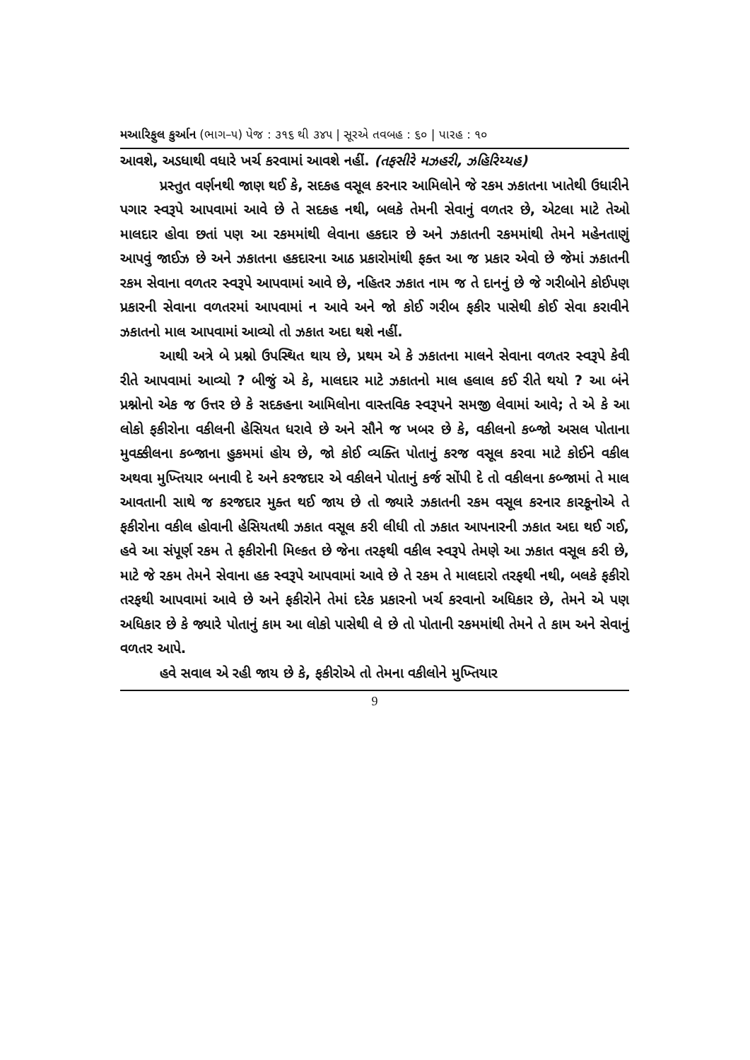મઆરિફુલ કુર્આન (ભાગ–૫) પેજ : ૩૧૬ થી ૩૪૫ | સૂરએ તવબહ : ૬૦ | પારહ : ૧૦
આવશે, અડધાથી વધારે ખર્ચ કરવામાં આવશે નહીં. (તફસીરે મઝહરી, ઝહિરિય્યહ)
પ્રસ્તુત વર્ણનથી જાણ થઈ કે, સદકહ વસૂલ કરનાર આમિલોને જે રકમ ઝકાતના ખાતેથી ઉધારીને પગાર સ્વરૂપે આપવામાં આવે છે તે સદકહ નથી, બલકે તેમની સેવાનું વળતર છે, એટલા માટે તેઓ માલદાર હોવા છતાં પણ આ રકમમાંથી લેવાના હકદાર છે અને ઝકાતની રકમમાંથી તેમને મહેનતાણું આપવું જાઈઝ છે અને ઝકાતના હકદારના આઠ પ્રકારોમાંથી ફક્ત આ જ પ્રકાર એવો છે જેમાં ઝકાતની રકમ સેવાના વળતર સ્વરૂપે આપવામાં આવે છે, નહિતર ઝકાત નામ જ તે દાનનું છે જે ગરીબોને કોઈપણ પ્રકારની સેવાના વળતરમાં આપવામાં ન આવે અને જો કોઈ ગરીબ ફકીર પાસેથી કોઈ સેવા કરાવીને ઝકાતનો માલ આપવામાં આવ્યો તો ઝકાત અદા થશે નહીં.
આથી અત્રે બે પ્રશ્નો ઉપસ્થિત થાય છે, પ્રથમ એ કે ઝકાતના માલને સેવાના વળતર સ્વરૂપે કેવી રીતે આપવામાં આવ્યો ? બીજું એ કે, માલદાર માટે ઝકાતનો માલ હલાલ કઈ રીતે થયો ? આ બંને પ્રશ્નોનો એક જ ઉત્તર છે કે સદકહના આમિલોના વાસ્તવિક સ્વરૂપને સમજી લેવામાં આવે; તે એ કે આ લોકો ફકીરોના વકીલની હેસિયત ધરાવે છે અને સૌને જ ખબર છે કે, વકીલનો કબ્જો અસલ પોતાના મુવક્કીલના કબ્જાના હુકમમાં હોય છે, જો કોઈ વ્યક્તિ પોતાનું કરજ વસૂલ કરવા માટે કોઈને વકીલ અથવા મુખ્તિયાર બનાવી દે અને કરજદાર એ વકીલને પોતાનું કર્જ સોંપી દે તો વકીલના કબ્જામાં તે માલ આવતાની સાથે જ કરજદાર મુક્ત થઈ જાય છે તો જ્યારે ઝકાતની રકમ વસૂલ કરનાર કારકૂનોએ તે ફકીરોના વકીલ હોવાની હેસિયતથી ઝકાત વસૂલ કરી લીધી તો ઝકાત આપનારની ઝકાત અદા થઈ ગઈ, હવે આ સંપૂર્ણ રકમ તે ફકીરોની મિલ્કત છે જેના તરફથી વકીલ સ્વરૂપે તેમણે આ ઝકાત વસૂલ કરી છે, માટે જે રકમ તેમને સેવાના હક સ્વરૂપે આપવામાં આવે છે તે રકમ તે માલદારો તરફથી નથી, બલકે ફકીરો તરફથી આપવામાં આવે છે અને ફકીરોને તેમાં દરેક પ્રકારનો ખર્ચ કરવાનો અધિકાર છે, તેમને એ પણ અધિકાર છે કે જ્યારે પોતાનું કામ આ લોકો પાસેથી લે છે તો પોતાની રકમમાંથી તેમને તે કામ અને સેવાનું વળતર આપે.
હવે સવાલ એ રહી જાય છે કે, ફકીરોએ તો તેમના વકીલોને મુખ્તિયાર
9